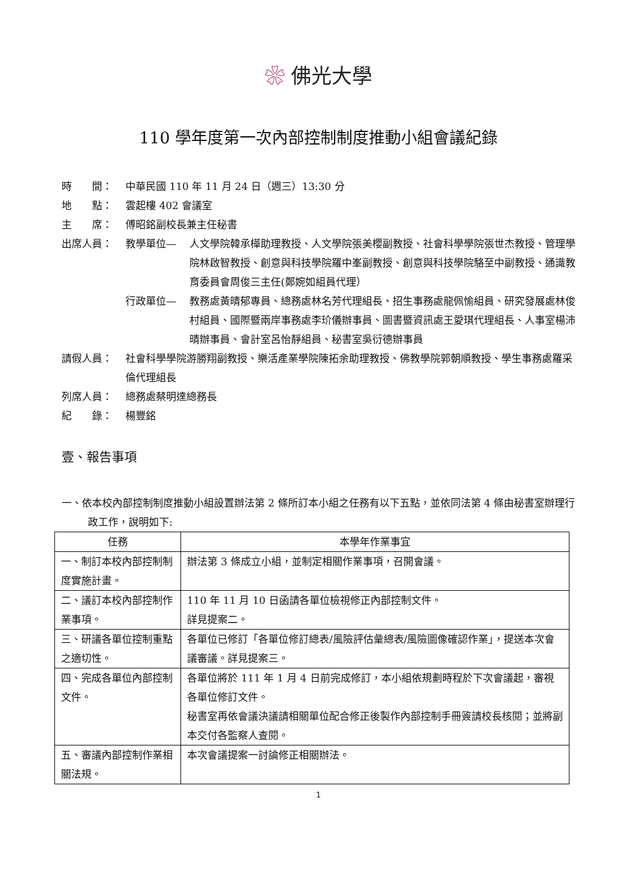❀ 佛光大學
110 學年度第一次內部控制制度推動小組會議紀錄
時　　間： 中華民國 110 年 11 月 24 日（週三）13:30 分
地　　點： 雲起樓 402 會議室
主　　席： 傅昭銘副校長兼主任秘書
出席人員： 教學單位— 人文學院韓承樺助理教授、人文學院張美櫻副教授、社會科學學院張世杰教授、管理學院林啟智教授、創意與科技學院羅中峯副教授、創意與科技學院駱至中副教授、通識教育委員會周俊三主任(鄭婉如組員代理）
行政單位— 教務處黃晴郁專員、總務處林名芳代理組長、招生事務處龍佩愉組員、研究發展處林俊村組員、國際暨兩岸事務處李玠儀辦事員、圖書暨資訊處王愛琪代理組長、人事室楊沛晴辦事員、會計室呂怡靜組員、秘書室吳衍德辦事員
請假人員： 社會科學學院游勝翔副教授、樂活產業學院陳拓余助理教授、佛教學院郭朝順教授、學生事務處羅采倫代理組長
列席人員： 總務處蔡明達總務長
紀　　錄： 楊豐銘
壹、報告事項
一、依本校內部控制制度推動小組設置辦法第 2 條所訂本小組之任務有以下五點，並依同法第 4 條由秘書室辦理行政工作，說明如下:
| 任務 | 本學年作業事宜 |
| --- | --- |
| 一、制訂本校內部控制制度實施計畫。 | 辦法第 3 條成立小組，並制定相關作業事項，召開會議。 |
| 二、議訂本校內部控制作業事項。 | 110 年 11 月 10 日函請各單位檢視修正內部控制文件。 詳見提案二。 |
| 三、研議各單位控制重點之適切性。 | 各單位已修訂「各單位修訂總表/風險評估彙總表/風險圖像確認作業」，提送本次會議審議。詳見提案三。 |
| 四、完成各單位內部控制文件。 | 各單位將於 111 年 1 月 4 日前完成修訂，本小組依規劃時程於下次會議起，審視各單位修訂文件。 秘書室再依會議決議請相關單位配合修正後製作內部控制手冊簽請校長核閱；並將副本交付各監察人查閱。 |
| 五、審議內部控制作業相關法規。 | 本次會議提案一討論修正相關辦法。 |
1